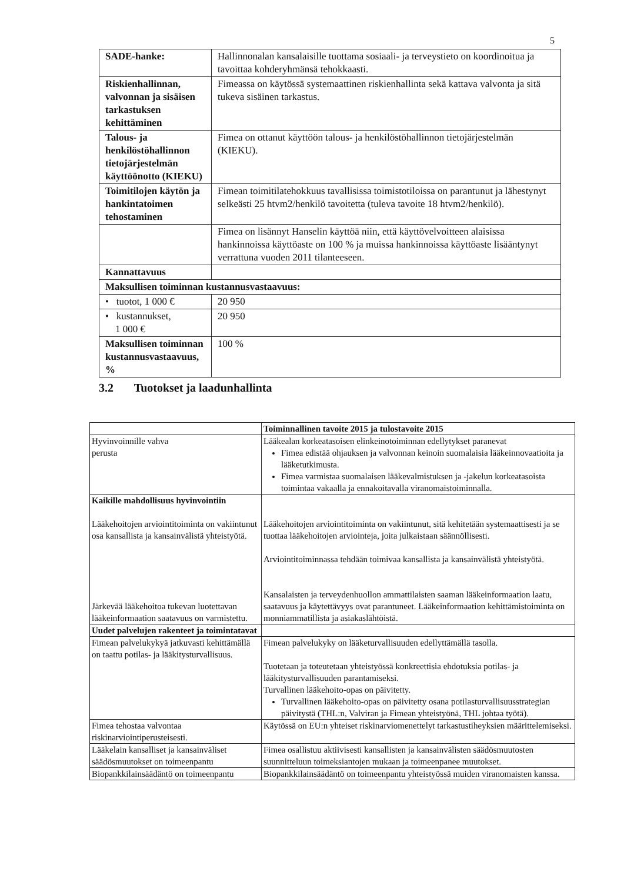5
| SADE-hanke: | Hallinnonalan kansalaisille tuottama sosiaali- ja terveystieto on koordinoitua ja tavoittaa kohderyhmänsä tehokkaasti. |
| Riskienhallinnan, valvonnan ja sisäisen tarkastuksen kehittäminen | Fimeassa on käytössä systemaattinen riskienhallinta sekä kattava valvonta ja sitä tukeva sisäinen tarkastus. |
| Talous- ja henkilöstöhallinnon tietojärjestelmän käyttöönotto (KIEKU) | Fimea on ottanut käyttöön talous- ja henkilöstöhallinnon tietojärjestelmän (KIEKU). |
| Toimitilojen käytön ja hankintatoimen tehostaminen | Fimean toimitilatehokkuus tavallisissa toimistotiloissa on parantunut ja lähestynyt selkeästi 25 htvm2/henkilö tavoitetta (tuleva tavoite 18 htvm2/henkilö). |
| | Fimea on lisännyt Hanselin käyttöä niin, että käyttövelvoitteen alaisissa hankinnoissa käyttöaste on 100 % ja muissa hankinnoissa käyttöaste lisääntynyt verrattuna vuoden 2011 tilanteeseen. |
| Kannattavuus | |
| Maksullisen toiminnan kustannusvastaavuus: | |
| • tuotot, 1 000 € | 20 950 |
| • kustannukset, 1 000 € | 20 950 |
| Maksullisen toiminnan kustannusvastaavuus, % | 100 % |
3.2 Tuotokset ja laadunhallinta
| | Toiminnallinen tavoite 2015 ja tulostavoite 2015 |
| Hyvinvoinnille vahva perusta | Lääkealan korkeatasoisen elinkeinotoiminnan edellytykset paranevat Fimea edistää ohjauksen ja valvonnan keinoin suomalaisia lääkeinnovaatioita ja lääketutkimusta. Fimea varmistaa suomalaisen lääkevalmistuksen ja -jakelun korkeatasoista toimintaa vakaalla ja ennakoitavalla viranomaistoiminnalla. |
| Kaikille mahdollisuus hyvinvointiin Lääkehoitojen arviointitoiminta on vakiintunut osa kansallista ja kansainvälistä yhteistyötä. Järkevää lääkehoitoa tukevan luotettavan lääkeinformaation saatavuus on varmistettu. | Lääkehoitojen arviointitoiminta on vakiintunut, sitä kehitetään systemaattisesti ja se tuottaa lääkehoitojen arviointeja, joita julkaistaan säännöllisesti. Arviointitoiminnassa tehdään toimivaa kansallista ja kansainvälistä yhteistyötä. Kansalaisten ja terveydenhuollon ammattilaisten saaman lääkeinformaation laatu, saatavuus ja käytettävyys ovat parantuneet. Lääkeinformaation kehittämistoiminta on monniammatillista ja asiakaslähtöistä. |
| Uudet palvelujen rakenteet ja toimintatavat | |
| Fimean palvelukykyä jatkuvasti kehittämällä on taattu potilas- ja lääkitysturvallisuus. | Fimean palvelukyky on lääketurvallisuuden edellyttämällä tasolla. Tuotetaan ja toteutetaan yhteistyössä konkreettisia ehdotuksia potilas- ja lääkitysturvallisuuden parantamiseksi. Turvallinen lääkehoito-opas on päivitetty. Turvallinen lääkehoito-opas on päivitetty osana potilasturvallisuusstrategian päivitystä (THL:n, Valviran ja Fimean yhteistyönä, THL johtaa työtä). |
| Fimea tehostaa valvontaa riskinarviointiperusteisesti. | Käytössä on EU:n yhteiset riskinarviomenettelyt tarkastustiheyksien määrittelemiseksi. |
| Lääkelain kansalliset ja kansainväliset säädösmuutokset on toimeenpantu | Fimea osallistuu aktiivisesti kansallisten ja kansainvälisten säädösmuutosten suunnitteluun toimeksiantojen mukaan ja toimeenpanee muutokset. |
| Biopankkilainsäädäntö on toimeenpantu | Biopankkilainsäädäntö on toimeenpantu yhteistyössä muiden viranomaisten kanssa. |